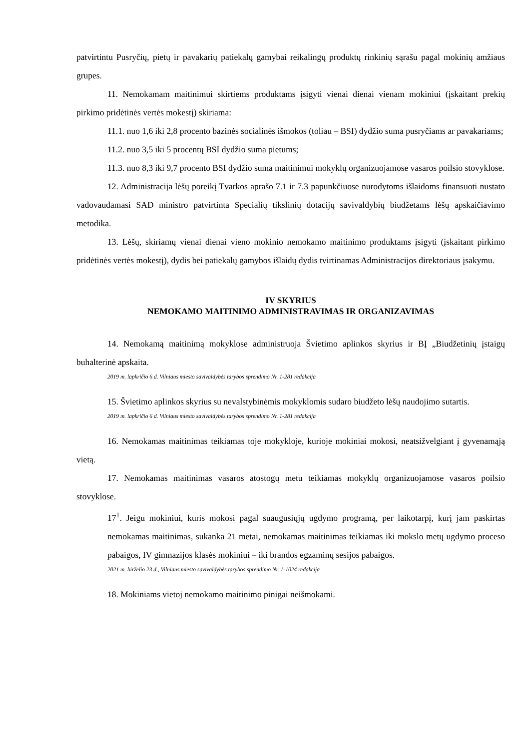patvirtintu Pusryčių, pietų ir pavakarių patiekalų gamybai reikalingų produktų rinkinių sąrašu pagal mokinių amžiaus grupes.
11. Nemokamam maitinimui skirtiems produktams įsigyti vienai dienai vienam mokiniui (įskaitant prekių pirkimo pridėtinės vertės mokestį) skiriama:
11.1. nuo 1,6 iki 2,8 procento bazinės socialinės išmokos (toliau – BSI) dydžio suma pusryčiams ar pavakariams;
11.2. nuo 3,5 iki 5 procentų BSI dydžio suma pietums;
11.3. nuo 8,3 iki 9,7 procento BSI dydžio suma maitinimui mokyklų organizuojamose vasaros poilsio stovyklose.
12. Administracija lėšų poreikį Tvarkos aprašo 7.1 ir 7.3 papunkčiuose nurodytoms išlaidoms finansuoti nustato vadovaudamasi SAD ministro patvirtinta Specialių tikslinių dotacijų savivaldybių biudžetams lėšų apskaičiavimo metodika.
13. Lėšų, skiriamų vienai dienai vieno mokinio nemokamo maitinimo produktams įsigyti (įskaitant pirkimo pridėtinės vertės mokestį), dydis bei patiekalų gamybos išlaidų dydis tvirtinamas Administracijos direktoriaus įsakymu.
IV SKYRIUS
NEMOKAMO MAITINIMO ADMINISTRAVIMAS IR ORGANIZAVIMAS
14. Nemokamą maitinimą mokyklose administruoja Švietimo aplinkos skyrius ir BĮ „Biudžetinių įstaigų buhalterinė apskaita.
2019 m. lapkričio 6 d. Vilniaus miesto savivaldybės tarybos sprendimo Nr. 1-281 redakcija
15. Švietimo aplinkos skyrius su nevalstybinėmis mokyklomis sudaro biudžeto lėšų naudojimo sutartis.
2019 m. lapkričio 6 d. Vilniaus miesto savivaldybės tarybos sprendimo Nr. 1-281 redakcija
16. Nemokamas maitinimas teikiamas toje mokykloje, kurioje mokiniai mokosi, neatsižvelgiant į gyvenamąją vietą.
17. Nemokamas maitinimas vasaros atostogų metu teikiamas mokyklų organizuojamose vasaros poilsio stovyklose.
17<sup>1</sup>. Jeigu mokiniui, kuris mokosi pagal suaugusiųjų ugdymo programą, per laikotarpį, kurį jam paskirtas nemokamas maitinimas, sukanka 21 metai, nemokamas maitinimas teikiamas iki mokslo metų ugdymo proceso pabaigos, IV gimnazijos klasės mokiniui – iki brandos egzaminų sesijos pabaigos.
2021 m. birželio 23 d., Vilniaus miesto savivaldybės tarybos sprendimo Nr. 1-1024 redakcija
18. Mokiniams vietoj nemokamo maitinimo pinigai neišmokami.